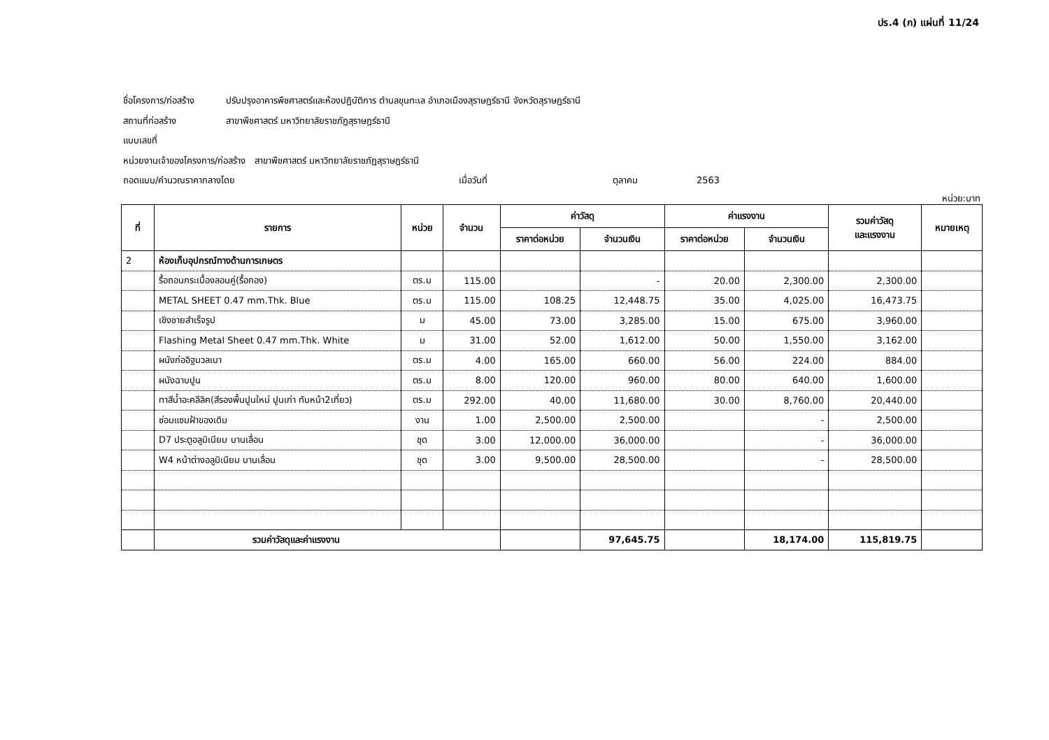ปร.4 (ก) แผ่นที่ 11/24
ชื่อโครงการ/ก่อสร้าง ปรับปรุงอาคารพืชศาสตร์และห้องปฏิบัติการ ตำบลขุนทะเล อำเภอเมืองสุราษฎร์ธานี จังหวัดสุราษฎร์ธานี
สถานที่ก่อสร้าง สาขาพืชศาสตร์ มหาวิทยาลัยราชภัฏสุราษฎร์ธานี
แบบเลขที่
หน่วยงานเจ้าของโครงการ/ก่อสร้าง สาขาพืชศาสตร์ มหาวิทยาลัยราชภัฏสุราษฎร์ธานี
ถอดแบบ/คำนวณราคากลางโดย เมื่อวันที่ ตุลาคม 2563
หน่วย:บาท
| ที่ | รายการ | หน่วย | จำนวน | ค่าวัสดุ | | ค่าแรงงาน | | รวมค่าวัสดุ และแรงงาน | หมายเหตุ |
| --- | --- | --- | --- | --- | --- | --- | --- | --- | --- |
| | | | | ราคาต่อหน่วย | จำนวนเงิน | ราคาต่อหน่วย | จำนวนเงิน | | |
| 2 | ห้องเก็บอุปกรณ์ทางด้านการเกษตร | | | | | | | | |
| | รื้อถอนกระเบื้องลอนคู่(รื้อกอง) | ตร.ม | 115.00 | | - | 20.00 | 2,300.00 | 2,300.00 | |
| | METAL SHEET 0.47 mm.Thk. Blue | ตร.ม | 115.00 | 108.25 | 12,448.75 | 35.00 | 4,025.00 | 16,473.75 | |
| | เชิงชายสำเร็จรูป | ม | 45.00 | 73.00 | 3,285.00 | 15.00 | 675.00 | 3,960.00 | |
| | Flashing Metal Sheet 0.47 mm.Thk. White | ม | 31.00 | 52.00 | 1,612.00 | 50.00 | 1,550.00 | 3,162.00 | |
| | ผนังก่ออิฐมวลเบา | ตร.ม | 4.00 | 165.00 | 660.00 | 56.00 | 224.00 | 884.00 | |
| | ผนังฉาบปูน | ตร.ม | 8.00 | 120.00 | 960.00 | 80.00 | 640.00 | 1,600.00 | |
| | ทาสีน้ำอะคลีลิค(สีรองพื้นปูนใหม่ ปูนเก่า ทับหน้า2เที่ยว) | ตร.ม | 292.00 | 40.00 | 11,680.00 | 30.00 | 8,760.00 | 20,440.00 | |
| | ซ่อมแซมฝ้าของเดิม | งาน | 1.00 | 2,500.00 | 2,500.00 | | - | 2,500.00 | |
| | D7 ประตูอลูมิเนียม บานเลื่อน | ชุด | 3.00 | 12,000.00 | 36,000.00 | | - | 36,000.00 | |
| | W4 หน้าต่างอลูมิเนียม บานเลื่อน | ชุด | 3.00 | 9,500.00 | 28,500.00 | | - | 28,500.00 | |
| | รวมค่าวัสดุและค่าแรงงาน | | | | 97,645.75 | | 18,174.00 | 115,819.75 | |